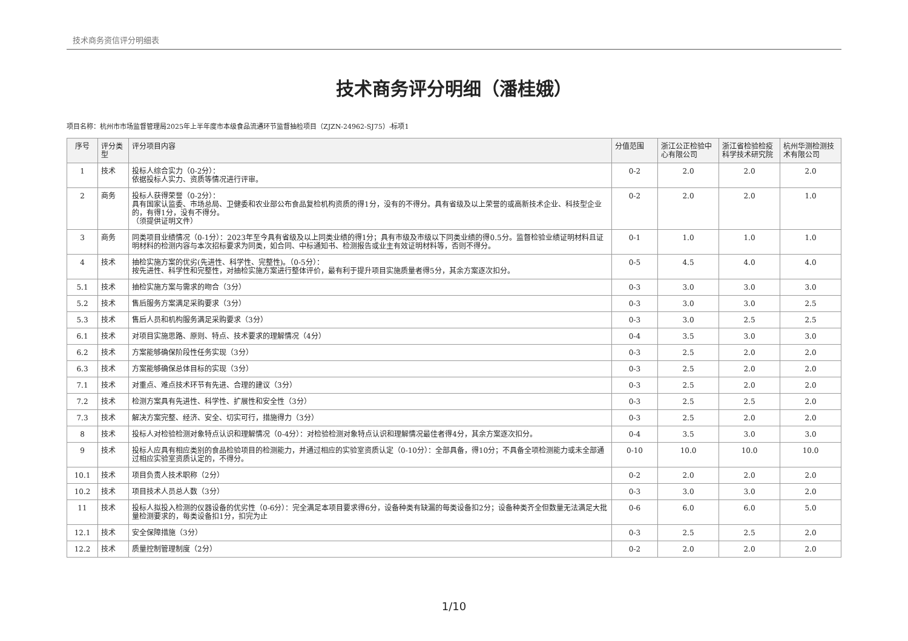技术商务资信评分明细表
技术商务评分明细（潘桂娥）
项目名称：杭州市市场监督管理局2025年上半年度市本级食品流通环节监督抽检项目（ZJZN-24962-SJ75）-标项1
| 序号 | 评分类型 | 评分项目内容 | 分值范围 | 浙江公正检验中心有限公司 | 浙江省检验检疫科学技术研究院 | 杭州华测检测技术有限公司 |
| --- | --- | --- | --- | --- | --- | --- |
| 1 | 技术 | 投标人综合实力（0-2分）： 依据投标人实力、资质等情况进行评审。 | 0-2 | 2.0 | 2.0 | 2.0 |
| 2 | 商务 | 投标人获得荣誉（0-2分）： 具有国家认监委、市场总局、卫健委和农业部公布食品复检机构资质的得1分，没有的不得分。具有省级及以上荣誉的或高新技术企业、科技型企业的，有得1分，没有不得分。 （须提供证明文件） | 0-2 | 2.0 | 2.0 | 1.0 |
| 3 | 商务 | 同类项目业绩情况（0-1分）：2023年至今具有省级及以上同类业绩的得1分；具有市级及市级以下同类业绩的得0.5分。监督检验业绩证明材料且证明材料的检测内容与本次招标要求为同类，如合同、中标通知书、检测报告或业主有效证明材料等，否则不得分。 | 0-1 | 1.0 | 1.0 | 1.0 |
| 4 | 技术 | 抽检实施方案的优劣(先进性、科学性、完整性)。（0-5分）： 按先进性、科学性和完整性，对抽检实施方案进行整体评价，最有利于提升项目实施质量者得5分，其余方案逐次扣分。 | 0-5 | 4.5 | 4.0 | 4.0 |
| 5.1 | 技术 | 抽检实施方案与需求的吻合（3分） | 0-3 | 3.0 | 3.0 | 3.0 |
| 5.2 | 技术 | 售后服务方案满足采购要求（3分） | 0-3 | 3.0 | 3.0 | 2.5 |
| 5.3 | 技术 | 售后人员和机构服务满足采购要求（3分） | 0-3 | 3.0 | 2.5 | 2.5 |
| 6.1 | 技术 | 对项目实施思路、原则、特点、技术要求的理解情况（4分） | 0-4 | 3.5 | 3.0 | 3.0 |
| 6.2 | 技术 | 方案能够确保阶段性任务实现（3分） | 0-3 | 2.5 | 2.0 | 2.0 |
| 6.3 | 技术 | 方案能够确保总体目标的实现（3分） | 0-3 | 2.5 | 2.0 | 2.0 |
| 7.1 | 技术 | 对重点、难点技术环节有先进、合理的建议（3分） | 0-3 | 2.5 | 2.0 | 2.0 |
| 7.2 | 技术 | 检测方案具有先进性、科学性、扩展性和安全性（3分） | 0-3 | 2.5 | 2.5 | 2.0 |
| 7.3 | 技术 | 解决方案完整、经济、安全、切实可行，措施得力（3分） | 0-3 | 2.5 | 2.0 | 2.0 |
| 8 | 技术 | 投标人对检验检测对象特点认识和理解情况（0-4分）：对检验检测对象特点认识和理解情况最佳者得4分，其余方案逐次扣分。 | 0-4 | 3.5 | 3.0 | 3.0 |
| 9 | 技术 | 投标人应具有相应类别的食品检验项目的检测能力，并通过相应的实验室资质认定（0-10分）：全部具备，得10分；不具备全项检测能力或未全部通过相应实验室资质认定的，不得分。 | 0-10 | 10.0 | 10.0 | 10.0 |
| 10.1 | 技术 | 项目负责人技术职称（2分） | 0-2 | 2.0 | 2.0 | 2.0 |
| 10.2 | 技术 | 项目技术人员总人数（3分） | 0-3 | 3.0 | 3.0 | 2.0 |
| 11 | 技术 | 投标人拟投入检测的仪器设备的优劣性（0-6分）：完全满足本项目要求得6分，设备种类有缺漏的每类设备扣2分；设备种类齐全但数量无法满足大批量检测要求的，每类设备扣1分，扣完为止 | 0-6 | 6.0 | 6.0 | 5.0 |
| 12.1 | 技术 | 安全保障措施（3分） | 0-3 | 2.5 | 2.5 | 2.0 |
| 12.2 | 技术 | 质量控制管理制度（2分） | 0-2 | 2.0 | 2.0 | 2.0 |
1/10